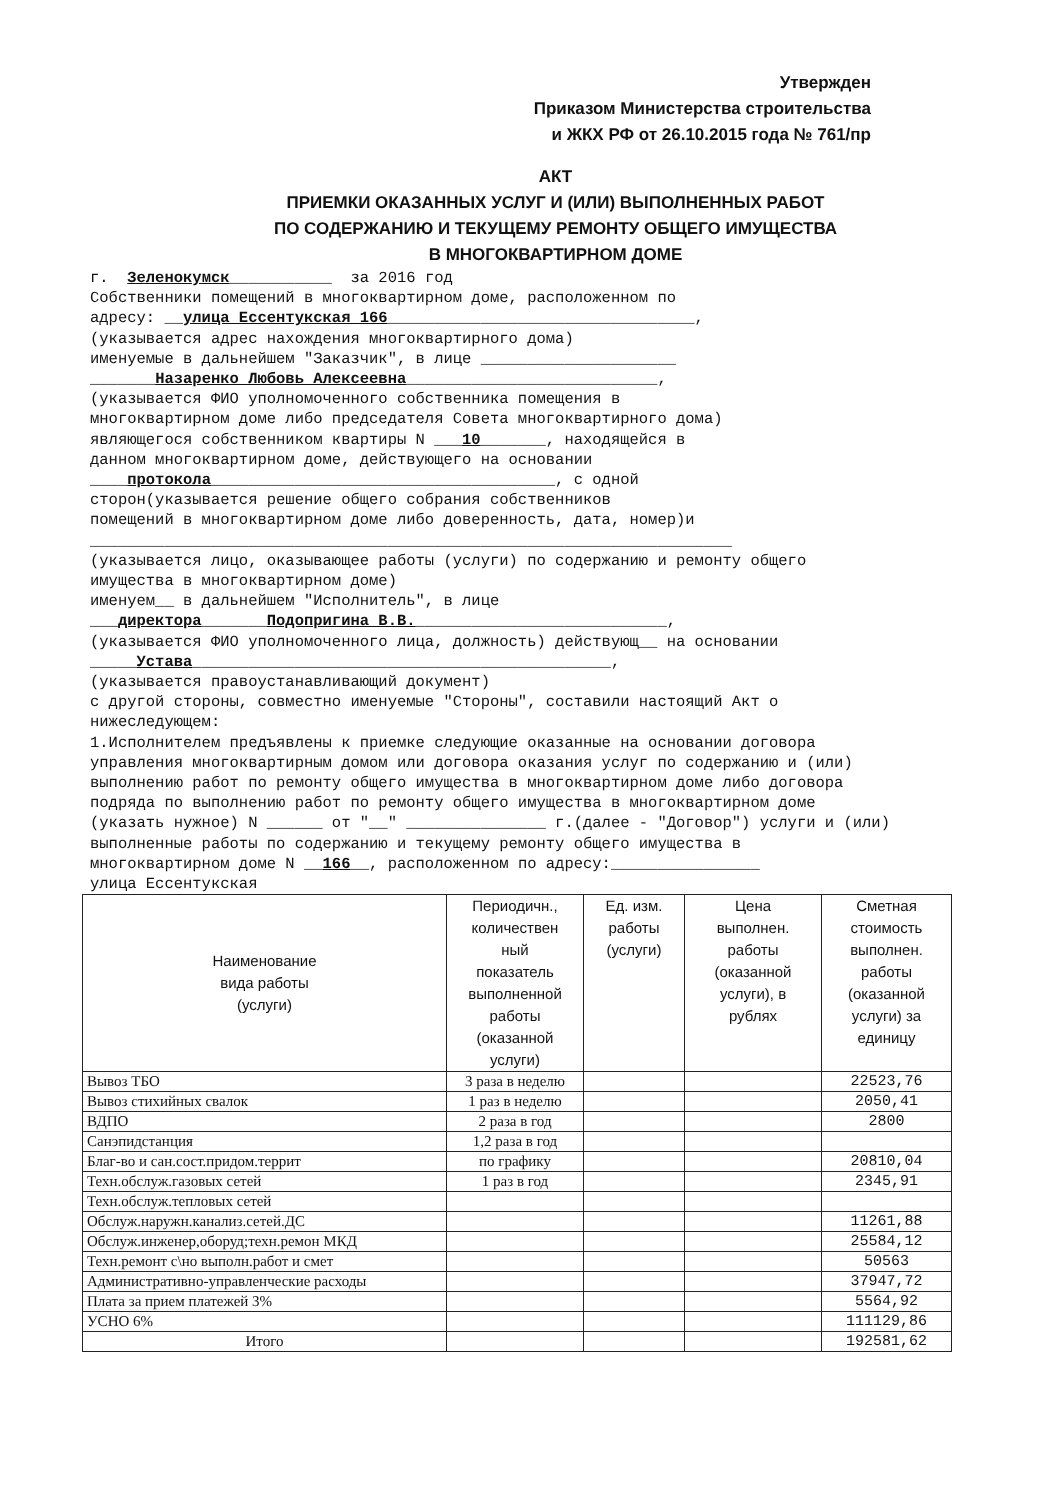Утвержден
Приказом Министерства строительства
и ЖКХ РФ от 26.10.2015 года № 761/пр
АКТ
ПРИЕМКИ ОКАЗАННЫХ УСЛУГ И (ИЛИ) ВЫПОЛНЕННЫХ РАБОТ
ПО СОДЕРЖАНИЮ И ТЕКУЩЕМУ РЕМОНТУ ОБЩЕГО ИМУЩЕСТВА
В МНОГОКВАРТИРНОМ ДОМЕ
г. Зеленокумск___________ за 2016 год Собственники помещений в многоквартирном доме, расположенном по адресу: __улица Ессентукская 166_________________________________, (указывается адрес нахождения многоквартирного дома) именуемые в дальнейшем "Заказчик", в лице _____________________ _______Назаренко Любовь Алексеевна___________________________, (указывается ФИО уполномоченного собственника помещения в многоквартирном доме либо председателя Совета многоквартирного дома) являющегося собственником квартиры N ___10_______, находящейся в данном многоквартирном доме, действующего на основании ____протокола_____________________________________, с одной сторон(указывается решение общего собрания собственников помещений в многоквартирном доме либо доверенность, дата, номер)и _____________________________________________________________________ (указывается лицо, оказывающее работы (услуги) по содержанию и ремонту общего имущества в многоквартирном доме) именуем__ в дальнейшем "Исполнитель", в лице ___директора_______Подопригина В.В.___________________________, (указывается ФИО уполномоченного лица, должность) действующ__ на основании _____Устава_____________________________________________, (указывается правоустанавливающий документ) с другой стороны, совместно именуемые "Стороны", составили настоящий Акт о нижеследующем: 1.Исполнителем предъявлены к приемке следующие оказанные на основании договора управления многоквартирным домом или договора оказания услуг по содержанию и (или) выполнению работ по ремонту общего имущества в многоквартирном доме либо договора подряда по выполнению работ по ремонту общего имущества в многоквартирном доме (указать нужное) N ______ от "__" _______________ г.(далее - "Договор") услуги и (или) выполненные работы по содержанию и текущему ремонту общего имущества в многоквартирном доме N __166__, расположенном по адресу:________________ улица Ессентукская
| Наименование вида работы (услуги) | Периодичн., количествен ный показатель выполненной работы (оказанной услуги) | Ед. изм. работы (услуги) | Цена выполнен. работы (оказанной услуги), в рублях | Сметная стоимость выполнен. работы (оказанной услуги) за единицу |
| --- | --- | --- | --- | --- |
| Вывоз ТБО | 3 раза в неделю | | | 22523,76 |
| Вывоз стихийных свалок | 1 раз в неделю | | | 2050,41 |
| ВДПО | 2 раза в год | | | 2800 |
| Санэпидстанция | 1,2 раза в год | | | |
| Благ-во и сан.сост.придом.террит | по графику | | | 20810,04 |
| Техн.обслуж.газовых сетей | 1 раз в год | | | 2345,91 |
| Техн.обслуж.тепловых сетей | | | | |
| Обслуж.наружн.канализ.сетей.ДС | | | | 11261,88 |
| Обслуж.инженер,оборуд;техн.ремон МКД | | | | 25584,12 |
| Техн.ремонт с\но выполн.работ и смет | | | | 50563 |
| Административно-управленческие расходы | | | | 37947,72 |
| Плата за прием платежей 3% | | | | 5564,92 |
| УСНО 6% | | | | 111129,86 |
| Итого | | | | 192581,62 |